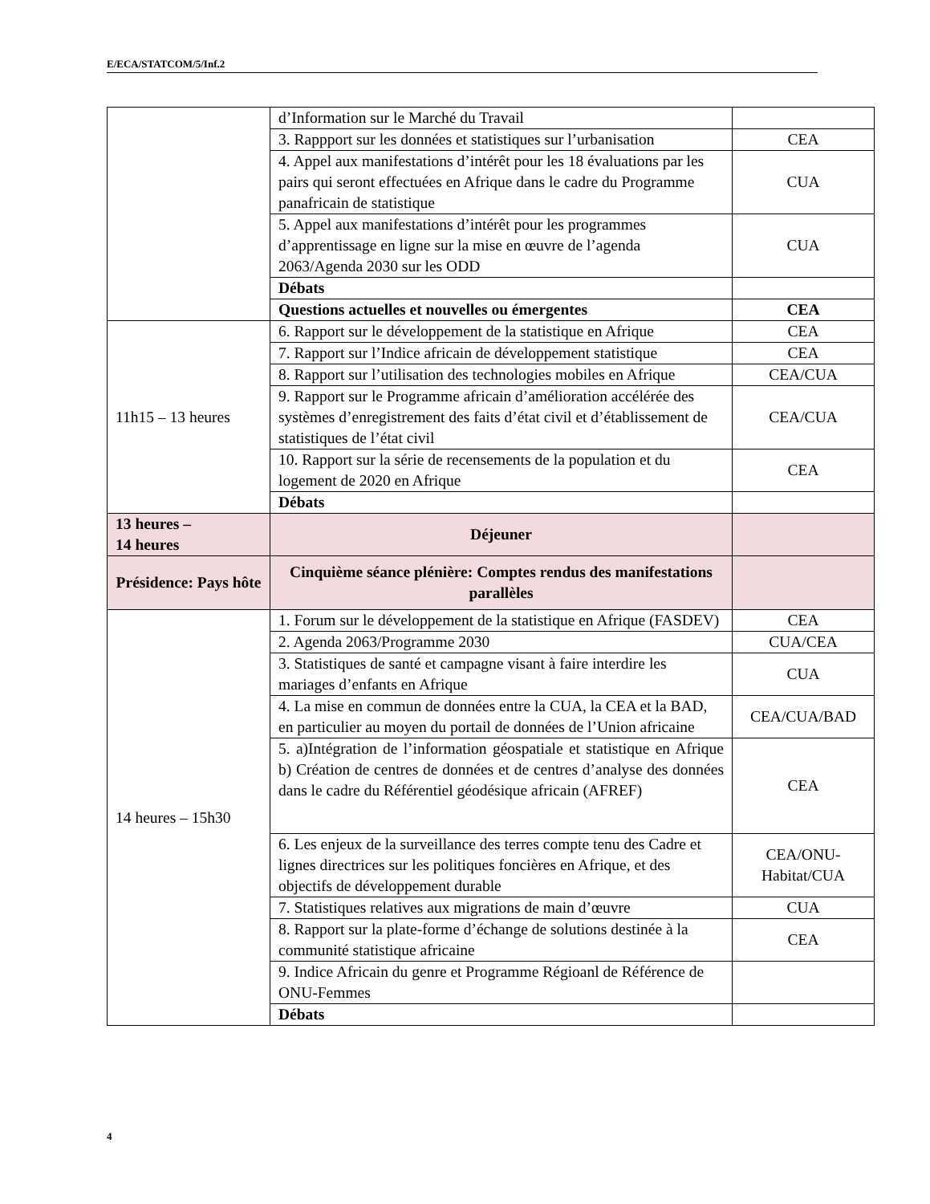E/ECA/STATCOM/5/Inf.2
| | d’Information sur le Marché du Travail | |
| | 3. Rappport sur les données et statistiques sur l’urbanisation | CEA |
| | 4. Appel aux manifestations d’intérêt pour les 18 évaluations par les pairs qui seront effectuées en Afrique dans le cadre du Programme panafricain de statistique | CUA |
| | 5. Appel aux manifestations d’intérêt pour les programmes d’apprentissage en ligne sur la mise en œuvre de l’agenda 2063/Agenda 2030 sur les ODD | CUA |
| | Débats | |
| | Questions actuelles et nouvelles ou émergentes | CEA |
| 11h15 – 13 heures | 6. Rapport sur le développement de la statistique en Afrique | CEA |
| | 7. Rapport sur l’Indice africain de développement statistique | CEA |
| | 8. Rapport sur l’utilisation des technologies mobiles en Afrique | CEA/CUA |
| | 9. Rapport sur le Programme africain d’amélioration accélérée des systèmes d’enregistrement des faits d’état civil et d’établissement de statistiques de l’état civil | CEA/CUA |
| | 10. Rapport sur la série de recensements de la population et du logement de 2020 en Afrique | CEA |
| | Débats | |
| 13 heures – 14 heures | Déjeuner | |
| Présidence: Pays hôte | Cinquième séance plénière: Comptes rendus des manifestations parallèles | |
| 14 heures – 15h30 | 1. Forum sur le développement de la statistique en Afrique (FASDEV) | CEA |
| | 2. Agenda 2063/Programme 2030 | CUA/CEA |
| | 3. Statistiques de santé et campagne visant à faire interdire les mariages d’enfants en Afrique | CUA |
| | 4. La mise en commun de données entre la CUA, la CEA et la BAD, en particulier au moyen du portail de données de l’Union africaine | CEA/CUA/BAD |
| | 5. a)Intégration de l’information géospatiale et statistique en Afrique b) Création de centres de données et de centres d’analyse des données dans le cadre du Référentiel géodésique africain (AFREF) | CEA |
| | 6. Les enjeux de la surveillance des terres compte tenu des Cadre et lignes directrices sur les politiques foncières en Afrique, et des objectifs de développement durable | CEA/ONU-Habitat/CUA |
| | 7. Statistiques relatives aux migrations de main d’œuvre | CUA |
| | 8. Rapport sur la plate-forme d’échange de solutions destinée à la communité statistique africaine | CEA |
| | 9. Indice Africain du genre et Programme Régioanl de Référence de ONU-Femmes | |
| | Débats | |
4